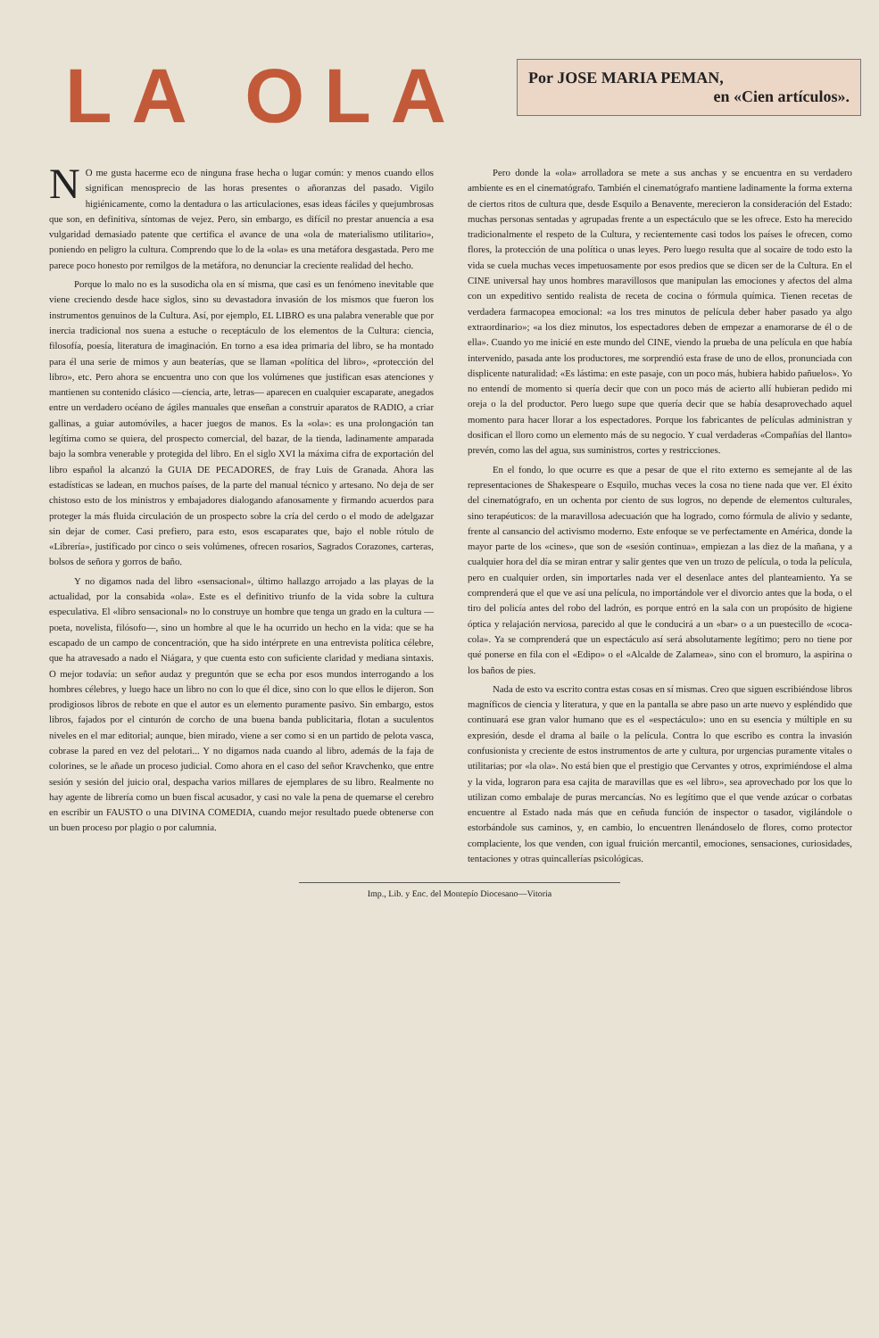LA OLA
Por JOSE MARIA PEMAN,
en «Cien artículos».
NO me gusta hacerme eco de ninguna frase hecha o lugar común: y menos cuando ellos significan menosprecio de las horas presentes o añoranzas del pasado. Vigilo higiénicamente, como la dentadura o las articulaciones, esas ideas fáciles y quejumbrosas que son, en definitiva, síntomas de vejez. Pero, sin embargo, es difícil no prestar anuencia a esa vulgaridad demasiado patente que certifica el avance de una «ola de materialismo utilitario», poniendo en peligro la cultura. Comprendo que lo de la «ola» es una metáfora desgastada. Pero me parece poco honesto por remilgos de la metáfora, no denunciar la creciente realidad del hecho.
Porque lo malo no es la susodicha ola en sí misma, que casi es un fenómeno inevitable que viene creciendo desde hace siglos, sino su devastadora invasión de los mismos que fueron los instrumentos genuinos de la Cultura. Así, por ejemplo, EL LIBRO es una palabra venerable que por inercia tradicional nos suena a estuche o receptáculo de los elementos de la Cultura: ciencia, filosofía, poesía, literatura de imaginación. En torno a esa idea primaria del libro, se ha montado para él una serie de mimos y aun beaterías, que se llaman «política del libro», «protección del libro», etc. Pero ahora se encuentra uno con que los volúmenes que justifican esas atenciones y mantienen su contenido clásico —ciencia, arte, letras— aparecen en cualquier escaparate, anegados entre un verdadero océano de ágiles manuales que enseñan a construir aparatos de RADIO, a criar gallinas, a guiar automóviles, a hacer juegos de manos. Es la «ola»: es una prolongación tan legítima como se quiera, del prospecto comercial, del bazar, de la tienda, ladinamente amparada bajo la sombra venerable y protegida del libro. En el siglo XVI la máxima cifra de exportación del libro español la alcanzó la GUIA DE PECADORES, de fray Luis de Granada. Ahora las estadísticas se ladean, en muchos países, de la parte del manual técnico y artesano. No deja de ser chistoso esto de los ministros y embajadores dialogando afanosamente y firmando acuerdos para proteger la más fluida circulación de un prospecto sobre la cría del cerdo o el modo de adelgazar sin dejar de comer. Casi prefiero, para esto, esos escaparates que, bajo el noble rótulo de «Librería», justificado por cinco o seis volúmenes, ofrecen rosarios, Sagrados Corazones, carteras, bolsos de señora y gorros de baño.
Y no digamos nada del libro «sensacional», último hallazgo arrojado a las playas de la actualidad, por la consabida «ola». Este es el definitivo triunfo de la vida sobre la cultura especulativa. El «libro sensacional» no lo construye un hombre que tenga un grado en la cultura —poeta, novelista, filósofo—, sino un hombre al que le ha ocurrido un hecho en la vida: que se ha escapado de un campo de concentración, que ha sido intérprete en una entrevista política célebre, que ha atravesado a nado el Niágara, y que cuenta esto con suficiente claridad y mediana sintaxis. O mejor todavía: un señor audaz y preguntón que se echa por esos mundos interrogando a los hombres célebres, y luego hace un libro no con lo que él dice, sino con lo que ellos le dijeron. Son prodigiosos libros de rebote en que el autor es un elemento puramente pasivo. Sin embargo, estos libros, fajados por el cinturón de corcho de una buena banda publicitaria, flotan a suculentos niveles en el mar editorial; aunque, bien mirado, viene a ser como si en un partido de pelota vasca, cobrase la pared en vez del pelotari... Y no digamos nada cuando al libro, además de la faja de colorines, se le añade un proceso judicial. Como ahora en el caso del señor Kravchenko, que entre sesión y sesión del juicio oral, despacha varios millares de ejemplares de su libro. Realmente no hay agente de librería como un buen fiscal acusador, y casi no vale la pena de quemarse el cerebro en escribir un FAUSTO o una DIVINA COMEDIA, cuando mejor resultado puede obtenerse con un buen proceso por plagio o por calumnia.
Pero donde la «ola» arrolladora se mete a sus anchas y se encuentra en su verdadero ambiente es en el cinematógrafo. También el cinematógrafo mantiene ladinamente la forma externa de ciertos ritos de cultura que, desde Esquilo a Benavente, merecieron la consideración del Estado: muchas personas sentadas y agrupadas frente a un espectáculo que se les ofrece. Esto ha merecido tradicionalmente el respeto de la Cultura, y recientemente casi todos los países le ofrecen, como flores, la protección de una política o unas leyes. Pero luego resulta que al socaire de todo esto la vida se cuela muchas veces impetuosamente por esos predios que se dicen ser de la Cultura. En el CINE universal hay unos hombres maravillosos que manipulan las emociones y afectos del alma con un expeditivo sentido realista de receta de cocina o fórmula química. Tienen recetas de verdadera farmacopea emocional: «a los tres minutos de película deber haber pasado ya algo extraordinario»; «a los diez minutos, los espectadores deben de empezar a enamorarse de él o de ella». Cuando yo me inicié en este mundo del CINE, viendo la prueba de una película en que había intervenido, pasada ante los productores, me sorprendió esta frase de uno de ellos, pronunciada con displicente naturalidad: «Es lástima: en este pasaje, con un poco más, hubiera habido pañuelos». Yo no entendí de momento si quería decir que con un poco más de acierto allí hubieran pedido mi oreja o la del productor. Pero luego supe que quería decir que se había desaprovechado aquel momento para hacer llorar a los espectadores. Porque los fabricantes de películas administran y dosifican el lloro como un elemento más de su negocio. Y cual verdaderas «Compañías del llanto» prevén, como las del agua, sus suministros, cortes y restricciones.
En el fondo, lo que ocurre es que a pesar de que el rito externo es semejante al de las representaciones de Shakespeare o Esquilo, muchas veces la cosa no tiene nada que ver. El éxito del cinematógrafo, en un ochenta por ciento de sus logros, no depende de elementos culturales, sino terapéuticos: de la maravillosa adecuación que ha logrado, como fórmula de alivio y sedante, frente al cansancio del activismo moderno. Este enfoque se ve perfectamente en América, donde la mayor parte de los «cines», que son de «sesión continua», empiezan a las diez de la mañana, y a cualquier hora del día se miran entrar y salir gentes que ven un trozo de película, o toda la película, pero en cualquier orden, sin importarles nada ver el desenlace antes del planteamiento. Ya se comprenderá que el que ve así una película, no importándole ver el divorcio antes que la boda, o el tiro del policía antes del robo del ladrón, es porque entró en la sala con un propósito de higiene óptica y relajación nerviosa, parecido al que le conducirá a un «bar» o a un puestecillo de «coca-cola». Ya se comprenderá que un espectáculo así será absolutamente legítimo; pero no tiene por qué ponerse en fila con el «Edipo» o el «Alcalde de Zalamea», sino con el bromuro, la aspirina o los baños de pies.
Nada de esto va escrito contra estas cosas en sí mismas. Creo que siguen escribiéndose libros magníficos de ciencia y literatura, y que en la pantalla se abre paso un arte nuevo y espléndido que continuará ese gran valor humano que es el «espectáculo»: uno en su esencia y múltiple en su expresión, desde el drama al baile o la película. Contra lo que escribo es contra la invasión confusionista y creciente de estos instrumentos de arte y cultura, por urgencias puramente vitales o utilitarias; por «la ola». No está bien que el prestigio que Cervantes y otros, exprimiéndose el alma y la vida, lograron para esa cajita de maravillas que es «el libro», sea aprovechado por los que lo utilizan como embalaje de puras mercancías. No es legítimo que el que vende azúcar o corbatas encuentre al Estado nada más que en ceñuda función de inspector o tasador, vigilándole o estorbándole sus caminos, y, en cambio, lo encuentren llenándoselo de flores, como protector complaciente, los que venden, con igual fruición mercantil, emociones, sensaciones, curiosidades, tentaciones y otras quincallerías psicológicas.
Imp., Lib. y Enc. del Montepío Diocesano—Vitoria